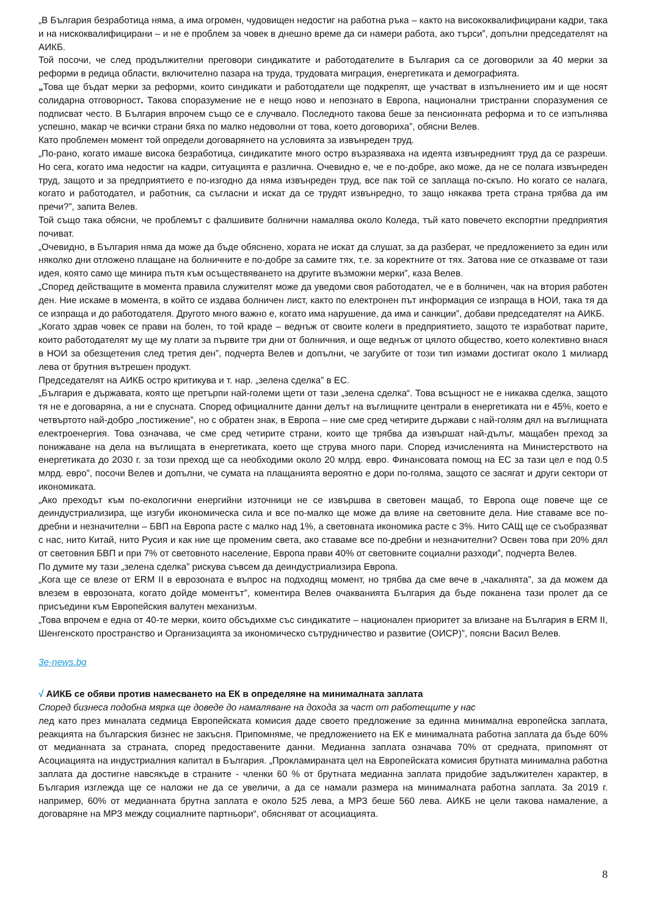„В България безработица няма, а има огромен, чудовищен недостиг на работна ръка – както на висококвалифицирани кадри, така и на нискоквалифицирани – и не е проблем за човек в днешно време да си намери работа, ако търси”, допълни председателят на АИКБ.
Той посочи, че след продължителни преговори синдикатите и работодателите в България са се договорили за 40 мерки за реформи в редица области, включително пазара на труда, трудовата миграция, енергетиката и демографията.
„Това ще бъдат мерки за реформи, които синдикати и работодатели ще подкрепят, ще участват в изпълнението им и ще носят солидарна отговорност. Такова споразумение не е нещо ново и непознато в Европа, национални тристранни споразумения се подписват често. В България впрочем също се е случвало. Последното такова беше за пенсионната реформа и то се изпълнява успешно, макар че всички страни бяха по малко недоволни от това, което договорихa”, обясни Велев.
Като проблемен момент той определи договарянето на условията за извънреден труд.
„По-рано, когато имаше висока безработица, синдикатите много остро възразяваха на идеята извънредният труд да се разреши. Но сега, когато има недостиг на кадри, ситуацията е различна. Очевидно е, че е по-добре, ако може, да не се полага извънреден труд, защото и за предприятието е по-изгодно да няма извънреден труд, все пак той се заплаща по-скъпо. Но когато се налага, когато и работодател, и работник, са съгласни и искат да се трудят извънредно, то защо някаква трета страна трябва да им пречи?”, запита Велев.
Той също така обясни, че проблемът с фалшивите болнични намалява около Коледа, тъй като повечето експортни предприятия почиват.
„Очевидно, в България няма да може да бъде обяснено, хората не искат да слушат, за да разберат, че предложението за един или няколко дни отложено плащане на болничните е по-добре за самите тях, т.е. за коректните от тях. Затова ние се отказваме от тази идея, която само ще минира пътя към осъществяването на другите възможни мерки”, каза Велев.
„Според действащите в момента правила служителят може да уведоми своя работодател, че е в болничен, чак на втория работен ден. Ние искаме в момента, в който се издава болничен лист, както по електронен път информация се изпраща в НОИ, така тя да се изпраща и до работодателя. Другото много важно е, когато има нарушение, да има и санкции”, добави председателят на АИКБ.
„Когато здрав човек се прави на болен, то той краде – веднъж от своите колеги в предприятието, защото те изработват парите, които работодателят му ще му плати за първите три дни от болничния, и още веднъж от цялото общество, което колективно внася в НОИ за обезщетения след третия ден”, подчерта Велев и допълни, че загубите от този тип измами достигат около 1 милиард лева от брутния вътрешен продукт.
Председателят на АИКБ остро критикува и т. нар. „зелена сделка” в ЕС.
„България е държавата, която ще претърпи най-големи щети от тази „зелена сделка“. Това всъщност не е никаква сделка, защото тя не е договаряна, а ни е спусната. Според официалните данни делът на въглищните централи в енергетиката ни е 45%, което е четвъртото най-добро „постижение”, но с обратен знак, в Европа – ние сме сред четирите държави с най-голям дял на въглищната електроенергия. Това означава, че сме сред четирите страни, които ще трябва да извършат най-дълъг, мащабен преход за понижаване на дела на въглищата в енергетиката, което ще струва много пари. Според изчисленията на Министерството на енергетиката до 2030 г. за този преход ще са необходими около 20 млрд. евро. Финансовата помощ на ЕС за тази цел е под 0.5 млрд. евро”, посочи Велев и допълни, че сумата на плащанията вероятно е дори по-голяма, защото се засягат и други сектори от икономиката.
„Ако преходът към по-екологични енергийни източници не се извършва в световен мащаб, то Европа още повече ще се деиндустриализира, ще изгуби икономическа сила и все по-малко ще може да влияе на световните дела. Ние ставаме все по-дребни и незначителни – БВП на Европа расте с малко над 1%, а световната икономика расте с 3%. Нито САЩ ще се съобразяват с нас, нито Китай, нито Русия и как ние ще променим света, ако ставаме все по-дребни и незначителни? Освен това при 20% дял от световния БВП и при 7% от световното население, Европа прави 40% от световните социални разходи”, подчерта Велев.
По думите му тази „зелена сделка” рискува съвсем да деиндустриализира Европа.
„Кога ще се влезе от ERM II в еврозоната е въпрос на подходящ момент, но трябва да сме вече в „чакалнята”, за да можем да влезем в еврозоната, когато дойде моментът”, коментира Велев очакванията България да бъде поканена тази пролет да се присъедини към Европейския валутен механизъм.
„Това впрочем е една от 40-те мерки, които обсъдихме със синдикатите – национален приоритет за влизане на България в ERM II, Шенгенското пространство и Организацията за икономическо сътрудничество и развитие (ОИСР)”, поясни Васил Велев.
3e-news.bg
√ АИКБ се обяви против намесването на ЕК в определяне на минималната заплата
Според бизнеса подобна мярка ще доведе до намаляване на дохода за част от работещите у нас
лед като през миналата седмица Европейската комисия даде своето предложение за единна минимална европейска заплата, реакцията на българския бизнес не закъсня. Припомняме, че предложението на ЕК е минималната работна заплата да бъде 60% от медианната за страната, според предоставените данни. Медианна заплата означава 70% от средната, припомнят от Асоциацията на индустриалния капитал в България. „Прокламираната цел на Европейската комисия брутната минимална работна заплата да достигне навсякъде в страните - членки 60 % от брутната медианна заплата придобие задължителен характер, в България изглежда ще се наложи не да се увеличи, а да се намали размера на минималната работна заплата. За 2019 г. например, 60% от медианната брутна заплата е около 525 лева, а МРЗ беше 560 лева. АИКБ не цели такова намаление, а договаряне на МРЗ между социалните партньори“, обясняват от асоциацията.
8